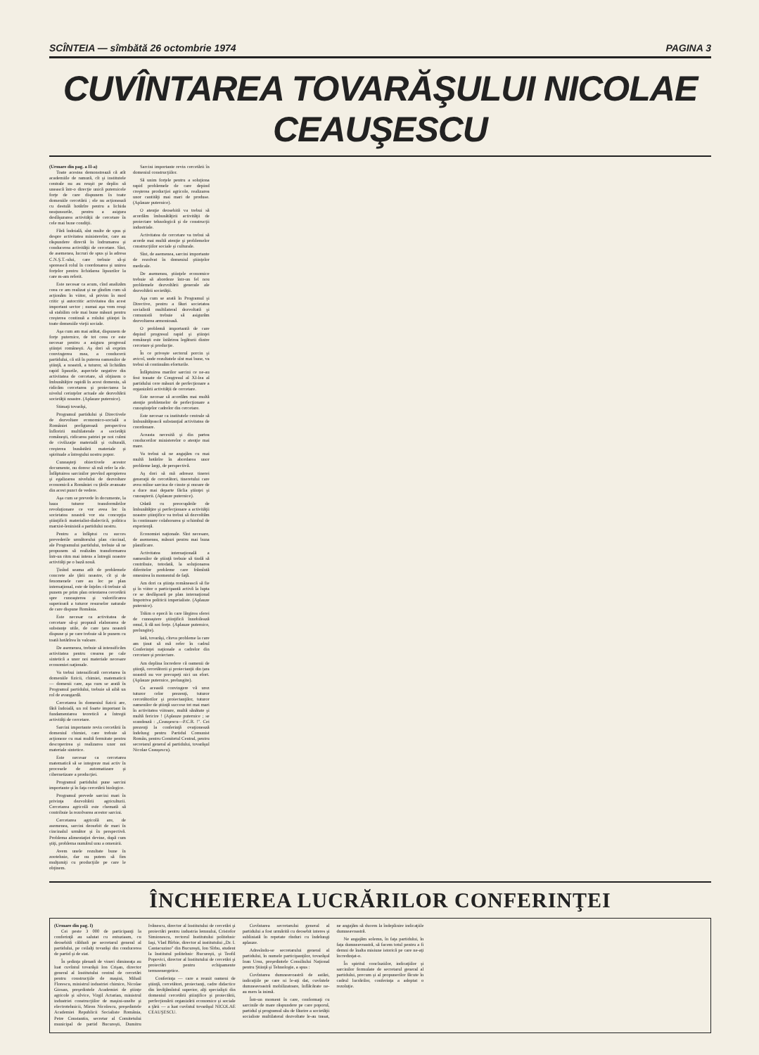SCÎNTEIA — sîmbătă 26 octombrie 1974 PAGINA 3
CUVÎNTAREA TOVARĂŞULUI NICOLAE CEAUŞESCU
(Urmare din pag. a II-a)
Toate acestea demonstrează că atît academiile de ramură, cît şi institutele centrale nu au reuşit pe deplin să unească într-o direcţie unică puternicele forţe de care dispunem în toate domeniile cercetării ; ele nu acţionează cu destulă hotărîre pentru a lichida neajunsurile, pentru a asigura desfăşurarea activităţii de cercetare în cele mai bune condiţii.
Fără îndoială, sînt multe de spus şi despre activitatea ministerelor, care au răspundere directă în îndrumarea şi conducerea activităţii de cercetare. Sînt, de asemenea, lucruri de spus şi la adresa C.N.Ş.T.-ului, care trebuie să-şi sporească rolul în coordonarea şi unirea forţelor pentru lichidarea lipsurilor la care m-am referit.
Este necesar ca acum, cînd analizăm ceea ce am realizat şi ne gîndim cum să acţionăm în viitor, să privim în mod critic şi autocritic activitatea din acest important sector ; numai aşa vom reuşi să stabilim cele mai bune măsuri pentru creşterea continuă a rolului ştiinţei în toate domeniile vieţii sociale.
Aşa cum am mai arătat, dispunem de forţe puternice, de tot ceea ce este necesar pentru a asigura progresul ştiinţei româneşti. Aş dori să exprim convingerea mea, a conducerii partidului, că stă în puterea oamenilor de ştiinţă, a noastră, a tuturor, să lichidăm rapid lipsurile, aspectele negative din activitatea de cercetare, să obţinem o îmbunătăţire rapidă în acest domeniu, să ridicăm cercetarea şi proiectarea la nivelul cerinţelor actuale ale dezvoltării societăţii noastre. (Aplauze puternice).
Stimaţi tovarăşi,
Programul partidului şi Directivele de dezvoltare economico-socială a României prefigurează perspectiva înfloririi multilaterale a societăţii româneşti, ridicarea patriei pe noi culmi de civilizaţie materială şi culturală, creşterea bunăstării materiale şi spirituale a întregului nostru popor.
Cunoaşteţi obiectivele acestor documente, nu doresc să mă refer la ele. Înfăptuirea sarcinilor prevînd apropierea şi egalizarea nivelului de dezvoltare economică a României cu ţările avansate din acest punct de vedere.
Aşa cum se prevede în documente, la baza tuturor transformărilor revoluţionare ce vor avea loc în societatea noastră vor sta concepţia ştiinţifică materialist-dialectică, politica marxist-leninistă a partidului nostru.
Pentru a înfăptui cu succes prevederile următorului plan cincinal, ale Programului partidului, trebuie să ne propunem să realizăm transformarea într-un ritm mai intens a întregii noastre activităţi pe o bază nouă.
Ţinînd seama atît de problemele concrete ale ţării noastre, cît şi de fenomenele care au loc pe plan internaţional, este de înţeles că trebuie să punem pe prim plan orientarea cercetării spre cunoaşterea şi valorificarea superioară a tuturor resurselor naturale de care dispune România.
Este necesar ca activitatea de cercetare să-şi propună elaborarea de substanţe utile, de care ţara noastră dispune şi pe care trebuie să le punem cu toată hotărîrea în valoare.
De asemenea, trebuie să intensificăm activitatea pentru crearea pe cale sintetică a unor noi materiale necesare economiei naţionale.
Va trebui intensificată cercetarea în domeniile fizicii, chimiei, matematicii — domenii care, aşa cum se arată în Programul partidului, trebuie să aibă un rol de avangardă.
Cercetarea în domeniul fizicii are, fără îndoială, un rol foarte important în fundamentarea teoretică a întregii activităţi de cercetare.
Sarcini importante revin cercetării în domeniul chimiei, care trebuie să acţioneze cu mai multă fermitate pentru descoperirea şi realizarea unor noi materiale sintetice.
Este necesar ca cercetarea matematică să se integreze mai activ în procesele de automatizare şi cibernetizare a producţiei.
Programul partidului pune sarcini importante şi în faţa cercetării biologice.
Programul prevede sarcini mari în privinţa dezvoltării agriculturii. Cercetarea agricolă este chemată să contribuie la rezolvarea acestor sarcini.
Cercetarea agricolă are, de asemenea, sarcini deosebit de mari în cincinalul următor şi în perspectivă. Problema alimentaţiei devine, după cum ştiţi, problema numărul unu a omenirii.
Avem unele rezultate bune în zootehnie, dar nu putem să fim mulţumiţi cu producţiile pe care le obţinem.
Sarcini importante revin cercetării în domeniul construcţiilor.
Să unim forţele pentru a soluţiona rapid problemele de care depind creşterea producţiei agricole, realizarea unor cantităţi mai mari de produse. (Aplauze puternice).
O atenţie deosebită va trebui să acordăm îmbunătăţirii activităţii de proiectare tehnologică şi de construcţii industriale.
Activitatea de cercetare va trebui să acorde mai multă atenţie şi problemelor construcţiilor sociale şi culturale.
Sînt, de asemenea, sarcini importante de rezolvat în domeniul ştiinţelor medicale.
De asemenea, ştiinţele economice trebuie să abordeze într-un fel nou problemele dezvoltării generale ale dezvoltării societăţii.
Aşa cum se arată în Programul şi Directive, pentru a făuri societatea socialistă multilateral dezvoltată şi comunistă trebuie să asigurăm dezvoltarea armonioasă.
O problemă importantă de care depind progresul rapid şi ştiinţei româneşti este întărirea legăturii dintre cercetare şi producţie.
În ce priveşte sectorul porcin şi avicol, unde rezultatele sînt mai bune, va trebui să continuăm eforturile.
Înfăptuirea marilor sarcini ce ne-au fost trasate de Congresul al XI-lea al partidului cere măsuri de perfecţionare a organizării activităţii de cercetare.
Este necesar să acordăm mai multă atenţie problemelor de perfecţionare a cunoştinţelor cadrelor din cercetare.
Este necesar ca institutele centrale să îmbunătăţească substanţial activitatea de coordonare.
Aceasta necesită şi din partea conducerilor ministerelor o atenţie mai mare.
Va trebui să ne angajăm cu mai multă hotărîre în abordarea unor probleme largi, de perspectivă.
Aş dori să mă adresez tinerei generaţii de cercetători, tineretului care avea mîine sarcina de cinste şi onoare de a duce mai departe făclia ştiinţei şi cunoaşterii. (Aplauze puternice).
Odată cu preocupările de îmbunătăţire şi perfecţionare a activităţii noastre ştiinţifice va trebui să dezvoltăm în continuare colaborarea şi schimbul de experienţă.
Economiei naţionale. Sînt necesare, de asemenea, măsuri pentru mai buna planificare.
Activitatea internaţională a oamenilor de ştiinţă trebuie să tindă să contribuie, totodată, la soluţionarea diferitelor probleme care frămîntă omenirea în momentul de faţă.
Am dori ca ştiinţa românească să fie şi în viitor o participantă activă la lupta ce se desfăşoară pe plan internaţional împotriva politicii imperialiste. (Aplauze puternice).
Trăim o epocă în care lărgirea sferei de cunoaştere ştiinţifică înnobilează omul, îi dă noi forţe. (Aplauze puternice, prelungite).
Iată, tovarăşi, cîteva probleme la care am ţinut să mă refer în cadrul Conferinţei naţionale a cadrelor din cercetare şi proiectare.
Am deplina încredere că oamenii de ştiinţă, cercetătorii şi proiectanţii din ţara noastră nu vor precupeţi nici un efort. (Aplauze puternice, prelungite).
Cu această convingere vă urez tuturor celor prezenţi, tuturor cercetătorilor şi proiectanţilor, tuturor oamenilor de ştiinţă succese tot mai mari în activitatea viitoare, multă sănătate şi multă fericire ! (Aplauze puternice ; se scandează : „Ceauşescu—P.C.R. !". Cei prezenţi la conferinţă ovaţionează îndelung pentru Partidul Comunist Român, pentru Comitetul Central, pentru secretarul general al partidului, tovarăşul Nicolae Ceauşescu).
ÎNCHEIEREA LUCRĂRILOR CONFERINŢEI
(Urmare din pag. I)
Cei peste 3 000 de participanţi la conferinţă au salutat cu entuziasm, cu deosebită căldură pe secretarul general al partidului, pe ceilalţi tovarăşi din conducerea de partid şi de stat.
În şedinţa plenară de vineri dimineaţa au luat cuvîntul tovarăşii Ion Crişan, director general al Institutului central de cercetări pentru construcţiile de maşini, Mihail Florescu, ministrul industriei chimice, Nicolae Giosan, preşedintele Academiei de ştiinţe agricole şi silvice, Virgil Actarian, ministrul industriei construcţiilor de maşini-unelte şi electrotehnicii, Miron Nicolescu, preşedintele Academiei Republicii Socialiste România, Petre Constantin, secretar al Comitetului municipal de partid Bucureşti, Dumitru Ivănescu, director al Institutului de cercetări şi proiectări pentru industria lemnului, Cristofor Simionescu, rectorul Institutului politehnic Iaşi, Vlad Bîrbie, director al institutului „Dr. I. Cantacuzino" din Bucureşti, Ion Sîrbu, student la Institutul politehnic Bucureşti, şi Teofil Popovici, director al Institutului de cercetări şi proiectări pentru echipamente termoenergetice.
Conferinţa — care a reunit oameni de ştiinţă, cercetători, proiectanţi, cadre didactice din învăţămîntul superior, alţi specialişti din domeniul cercetării ştiinţifice şi proiectării, perfecţionării organizării economice şi sociale a ţării — a luat cuvîntul tovarăşul NICOLAE CEAUŞESCU.
Cuvîntarea secretarului general al partidului a fost urmărită cu deosebit interes şi subliniată în repetate rînduri cu îndelungi aplauze.
Adresîndu-se secretarului general al partidului, în numele participanţilor, tovarăşul Ioan Ursu, preşedintele Consiliului Naţional pentru Ştiinţă şi Tehnologie, a spus :
Cuvîntarea dumneavoastră de astăzi, indicaţiile pe care ni le-aţi dat, cuvîntele dumneavoastră mobilizatoare, înflăcărate ne-au mers la inimă.
Într-un moment în care, conformaţi cu sarcinile de mare răspundere pe care poporul, partidul şi programul său de făurire a societăţii socialiste multilateral dezvoltate le-au trasat, ne angajăm să ducem la îndeplinire indicaţiile dumneavoastră.
Ne angajăm solemn, în faţa partidului, în faţa dumneavoastră, să facem totul pentru a fi demni de înalta misiune istorică pe care ne-aţi încredinţat-o.
În spiritul concluziilor, indicaţiilor şi sarcinilor formulate de secretarul general al partidului, precum şi al propunerilor făcute în cadrul lucrărilor, conferinţa a adoptat o rezoluţie.